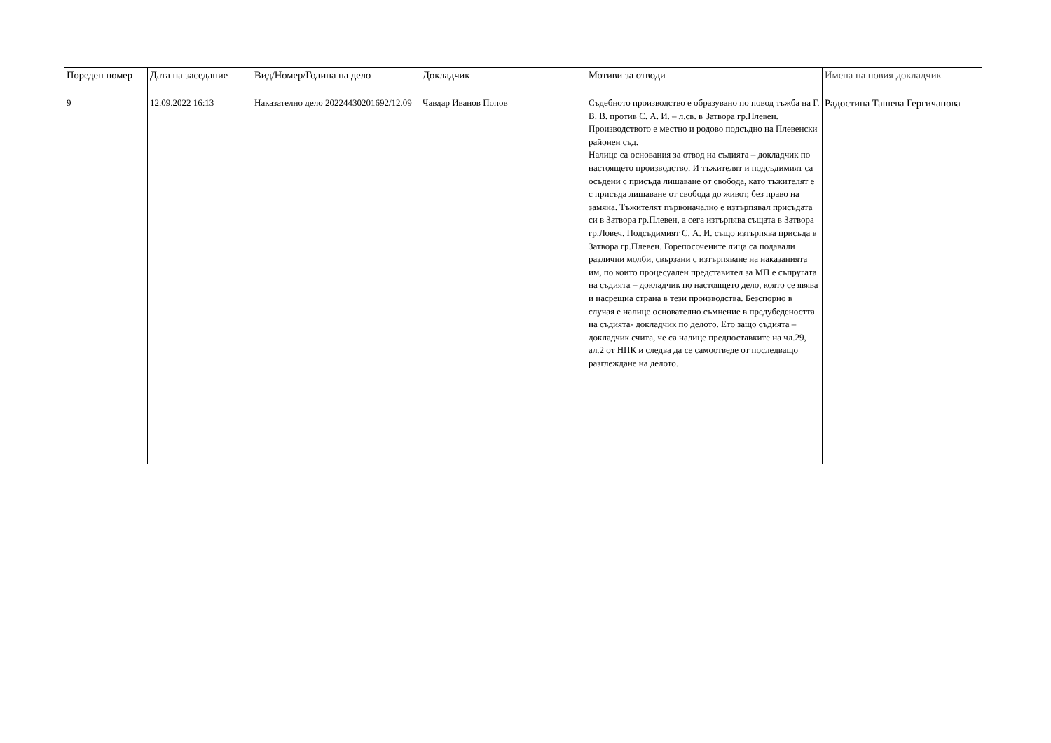| Пореден номер | Дата на заседание | Вид/Номер/Година на дело | Докладчик | Мотиви за отводи | Имена на новия докладчик |
| --- | --- | --- | --- | --- | --- |
| 9 | 12.09.2022 16:13 | Наказателно дело 20224430201692/12.09 | Чавдар Иванов Попов | Съдебното производство е образувано по повод тъжба на Г. В. В. против С. А. И. – л.св. в Затвора гр.Плевен. Производството е местно и родово подсъдно на Плевенски районен съд. Налице са основания за отвод на съдията – докладчик по настоящето производство. И тъжителят и подсъдимият са осъдени с присъда лишаване от свобода, като тъжителят е с присъда лишаване от свобода до живот, без право на замяна. Тъжителят първоначално е изтърпявал присъдата си в Затвора гр.Плевен, а сега изтърпява същата в Затвора гр.Ловеч. Подсъдимият С. А. И. също изтърпява присъда в Затвора гр.Плевен. Горепосочените лица са подавали различни молби, свързани с изтърпяване на наказанията им, по които процесуален представител за МП е съпругата на съдията – докладчик по настоящето дело, която се явява и насрещна страна в тези производства. Безспорно в случая е налице основателно съмнение в предубедеността на съдията- докладчик по делото. Ето защо съдията – докладчик счита, че са налице предпоставките на чл.29, ал.2 от НПК и следва да се самоотведе от последващо разглеждане на делото. | Радостина Ташева Гергичанова |